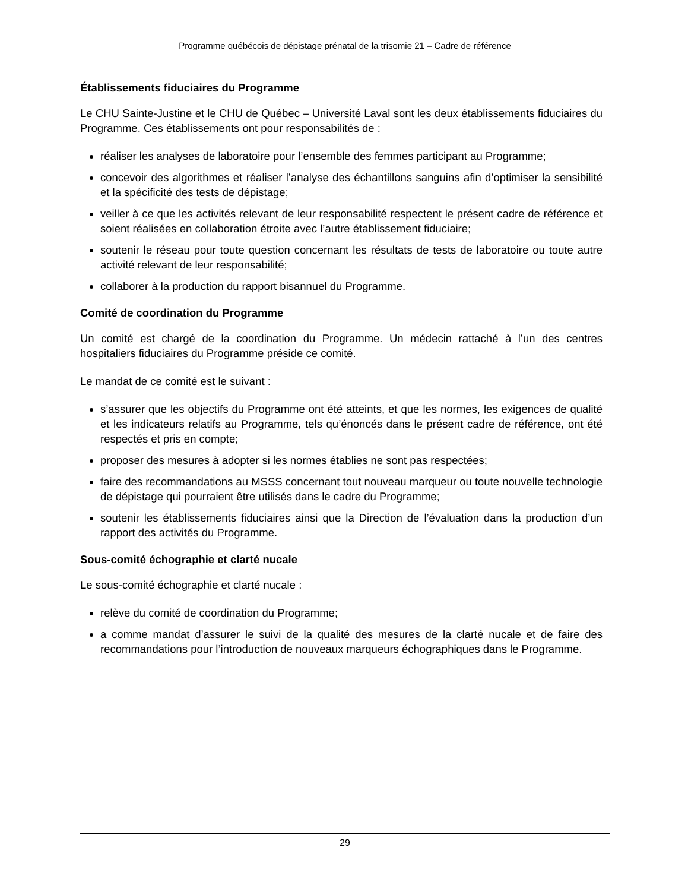Programme québécois de dépistage prénatal de la trisomie 21 – Cadre de référence
Établissements fiduciaires du Programme
Le CHU Sainte-Justine et le CHU de Québec – Université Laval sont les deux établissements fiduciaires du Programme. Ces établissements ont pour responsabilités de :
réaliser les analyses de laboratoire pour l’ensemble des femmes participant au Programme;
concevoir des algorithmes et réaliser l’analyse des échantillons sanguins afin d’optimiser la sensibilité et la spécificité des tests de dépistage;
veiller à ce que les activités relevant de leur responsabilité respectent le présent cadre de référence et soient réalisées en collaboration étroite avec l’autre établissement fiduciaire;
soutenir le réseau pour toute question concernant les résultats de tests de laboratoire ou toute autre activité relevant de leur responsabilité;
collaborer à la production du rapport bisannuel du Programme.
Comité de coordination du Programme
Un comité est chargé de la coordination du Programme. Un médecin rattaché à l’un des centres hospitaliers fiduciaires du Programme préside ce comité.
Le mandat de ce comité est le suivant :
s’assurer que les objectifs du Programme ont été atteints, et que les normes, les exigences de qualité et les indicateurs relatifs au Programme, tels qu’énoncés dans le présent cadre de référence, ont été respectés et pris en compte;
proposer des mesures à adopter si les normes établies ne sont pas respectées;
faire des recommandations au MSSS concernant tout nouveau marqueur ou toute nouvelle technologie de dépistage qui pourraient être utilisés dans le cadre du Programme;
soutenir les établissements fiduciaires ainsi que la Direction de l’évaluation dans la production d’un rapport des activités du Programme.
Sous-comité échographie et clarté nucale
Le sous-comité échographie et clarté nucale :
relève du comité de coordination du Programme;
a comme mandat d’assurer le suivi de la qualité des mesures de la clarté nucale et de faire des recommandations pour l’introduction de nouveaux marqueurs échographiques dans le Programme.
29